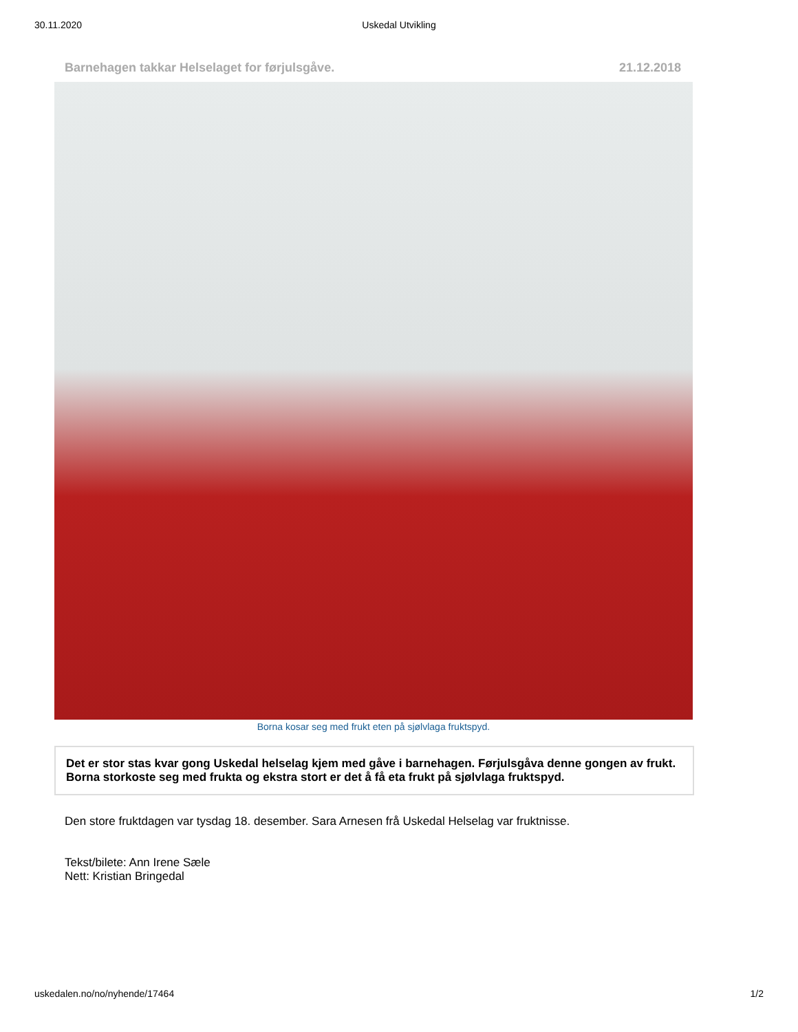30.11.2020 Uskedal Utvikling
Barnehagen takkar Helselaget for førjulsgåve. 21.12.2018
Borna kosar seg med frukt eten på sjølvlaga fruktspyd.
Det er stor stas kvar gong Uskedal helselag kjem med gåve i barnehagen. Førjulsgåva denne gongen av frukt. Borna storkoste seg med frukta og ekstra stort er det å få eta frukt på sjølvlaga fruktspyd.
Den store fruktdagen var tysdag 18. desember. Sara Arnesen frå Uskedal Helselag var fruktnisse.
Tekst/bilete: Ann Irene Sæle
Nett: Kristian Bringedal
uskedalen.no/no/nyhende/17464 1/2